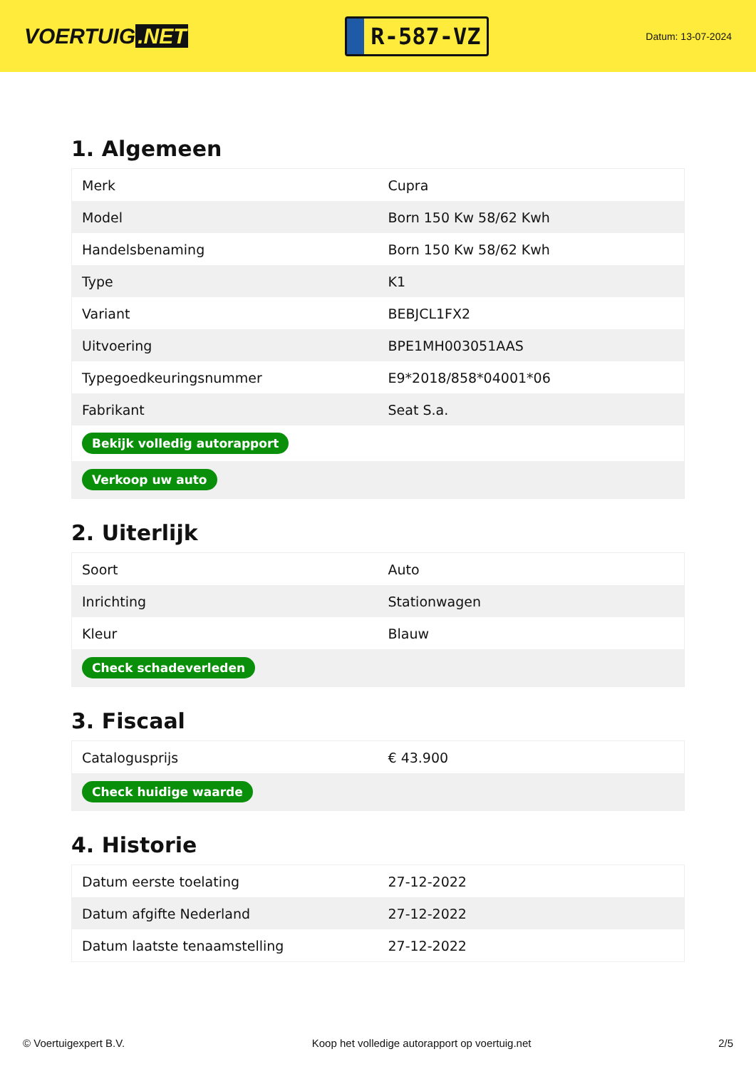VOERTUIG.NET
R-587-VZ
Datum: 13-07-2024
1. Algemeen
| Merk | Cupra |
| Model | Born 150 Kw 58/62 Kwh |
| Handelsbenaming | Born 150 Kw 58/62 Kwh |
| Type | K1 |
| Variant | BEBJCL1FX2 |
| Uitvoering | BPE1MH003051AAS |
| Typegoedkeuringsnummer | E9*2018/858*04001*06 |
| Fabrikant | Seat S.a. |
| Bekijk volledig autorapport | |
| Verkoop uw auto | |
2. Uiterlijk
| Soort | Auto |
| Inrichting | Stationwagen |
| Kleur | Blauw |
| Check schadeverleden | |
3. Fiscaal
| Catalogusprijs | € 43.900 |
| Check huidige waarde | |
4. Historie
| Datum eerste toelating | 27-12-2022 |
| Datum afgifte Nederland | 27-12-2022 |
| Datum laatste tenaamstelling | 27-12-2022 |
© Voertuigexpert B.V. Koop het volledige autorapport op voertuig.net 2/5